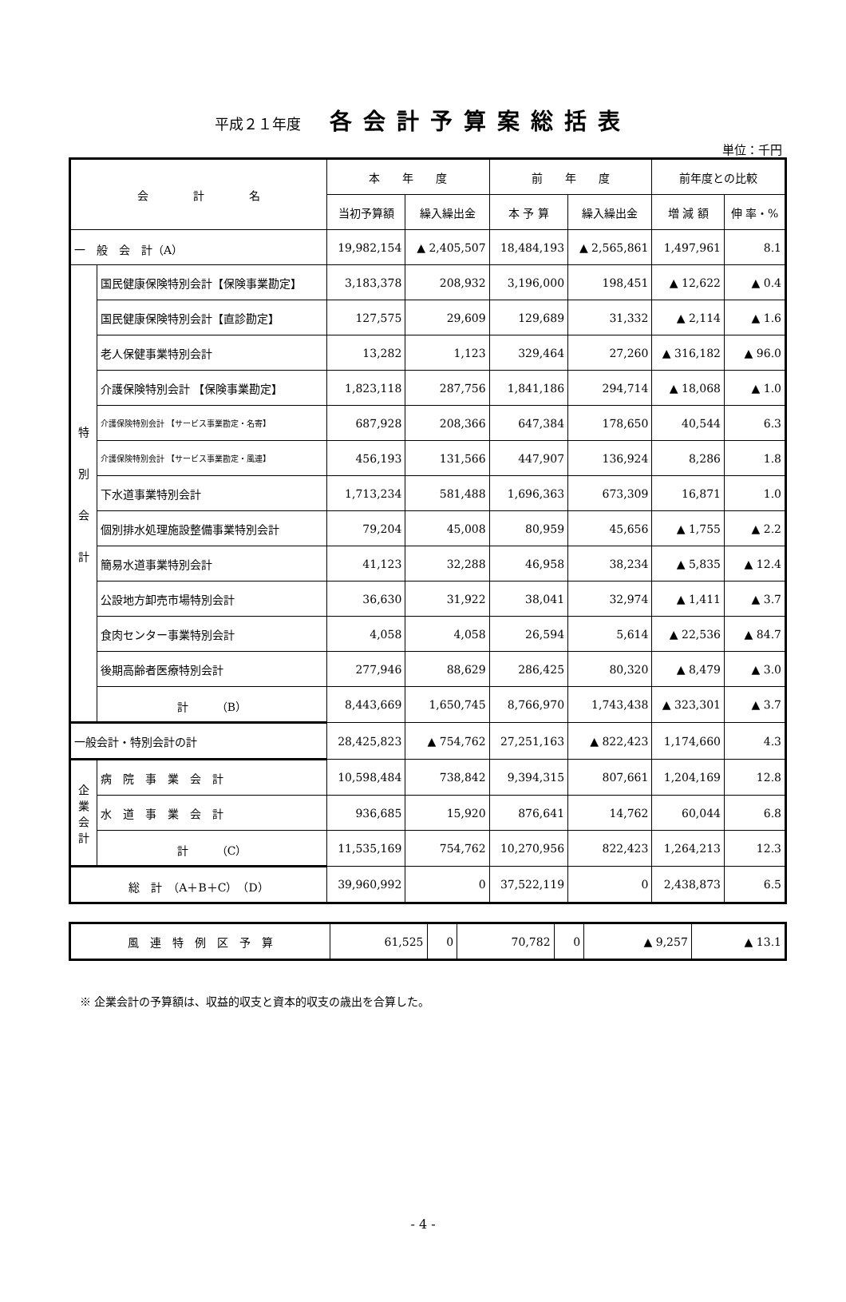平成２１年度 各会計予算案総括表
単位：千円
| 会 計 名 | | 本 年 度 | | 前 年 度 | | 前年度との比較 | |
| --- | --- | --- | --- | --- | --- | --- | --- |
| | | 当初予算額 | 繰入繰出金 | 本 予 算 | 繰入繰出金 | 増 減 額 | 伸 率・% |
| 一 般 会 計（A） | | 19,982,154 | ▲ 2,405,507 | 18,484,193 | ▲ 2,565,861 | 1,497,961 | 8.1 |
| 特 別 会 計 | 国民健康保険特別会計【保険事業勘定】 | 3,183,378 | 208,932 | 3,196,000 | 198,451 | ▲ 12,622 | ▲ 0.4 |
| | 国民健康保険特別会計【直診勘定】 | 127,575 | 29,609 | 129,689 | 31,332 | ▲ 2,114 | ▲ 1.6 |
| | 老人保健事業特別会計 | 13,282 | 1,123 | 329,464 | 27,260 | ▲ 316,182 | ▲ 96.0 |
| | 介護保険特別会計 【保険事業勘定】 | 1,823,118 | 287,756 | 1,841,186 | 294,714 | ▲ 18,068 | ▲ 1.0 |
| | 介護保険特別会計 【サービス事業勘定・名寄】 | 687,928 | 208,366 | 647,384 | 178,650 | 40,544 | 6.3 |
| | 介護保険特別会計 【サービス事業勘定・風連】 | 456,193 | 131,566 | 447,907 | 136,924 | 8,286 | 1.8 |
| | 下水道事業特別会計 | 1,713,234 | 581,488 | 1,696,363 | 673,309 | 16,871 | 1.0 |
| | 個別排水処理施設整備事業特別会計 | 79,204 | 45,008 | 80,959 | 45,656 | ▲ 1,755 | ▲ 2.2 |
| | 簡易水道事業特別会計 | 41,123 | 32,288 | 46,958 | 38,234 | ▲ 5,835 | ▲ 12.4 |
| | 公設地方卸売市場特別会計 | 36,630 | 31,922 | 38,041 | 32,974 | ▲ 1,411 | ▲ 3.7 |
| | 食肉センター事業特別会計 | 4,058 | 4,058 | 26,594 | 5,614 | ▲ 22,536 | ▲ 84.7 |
| | 後期高齢者医療特別会計 | 277,946 | 88,629 | 286,425 | 80,320 | ▲ 8,479 | ▲ 3.0 |
| | 計 （B） | 8,443,669 | 1,650,745 | 8,766,970 | 1,743,438 | ▲ 323,301 | ▲ 3.7 |
| 一般会計・特別会計の計 | | 28,425,823 | ▲ 754,762 | 27,251,163 | ▲ 822,423 | 1,174,660 | 4.3 |
| 企 業 会 計 | 病 院 事 業 会 計 | 10,598,484 | 738,842 | 9,394,315 | 807,661 | 1,204,169 | 12.8 |
| | 水 道 事 業 会 計 | 936,685 | 15,920 | 876,641 | 14,762 | 60,044 | 6.8 |
| | 計 （C） | 11,535,169 | 754,762 | 10,270,956 | 822,423 | 1,264,213 | 12.3 |
| 総 計 （A＋B＋C）（D） | | 39,960,992 | 0 | 37,522,119 | 0 | 2,438,873 | 6.5 |
| 風 連 特 例 区 予 算 | 61,525 | 0 | 70,782 | 0 | ▲ 9,257 | ▲ 13.1 |
※ 企業会計の予算額は、収益的収支と資本的収支の歳出を合算した。
- 4 -